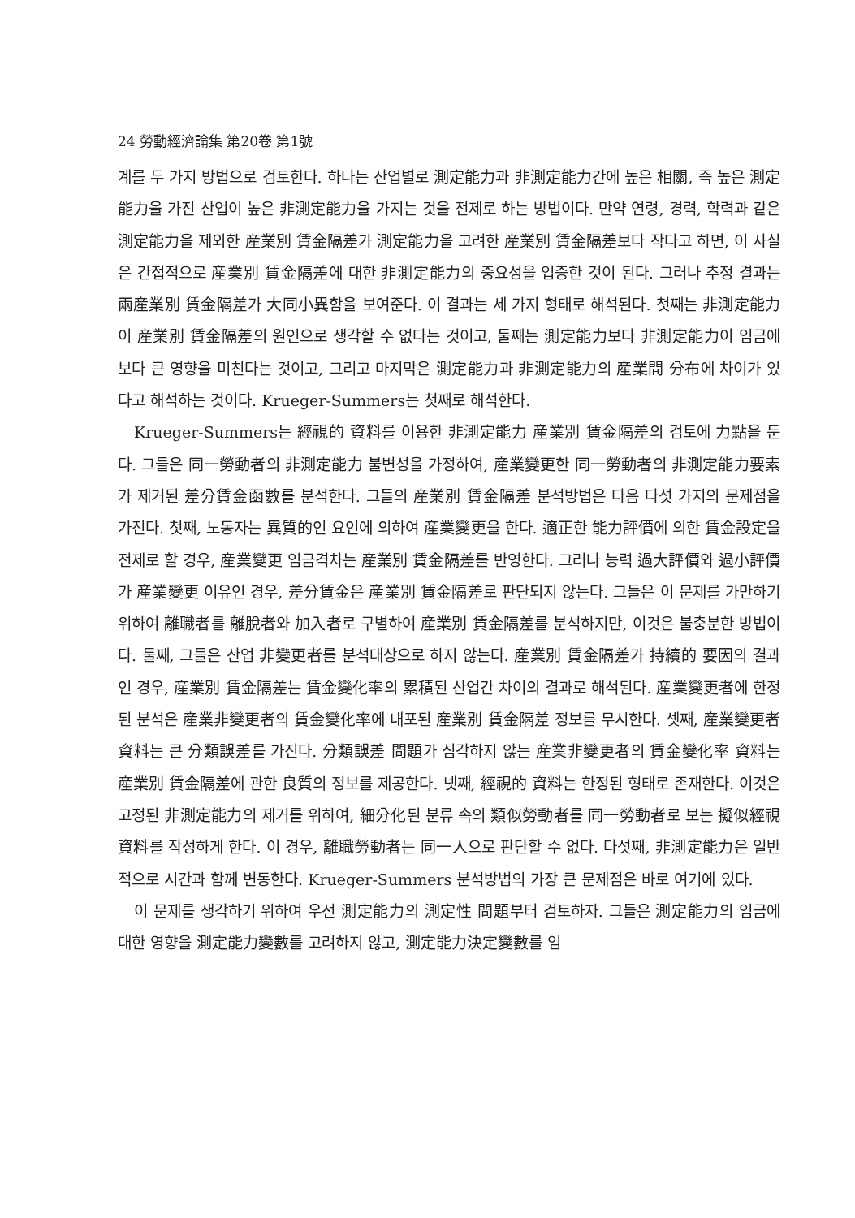24 勞動經濟論集 第20卷 第1號
계를 두 가지 방법으로 검토한다. 하나는 산업별로 測定能力과 非測定能力간에 높은 相關, 즉 높은 測定能力을 가진 산업이 높은 非測定能力을 가지는 것을 전제로 하는 방법이다. 만약 연령, 경력, 학력과 같은 測定能力을 제외한 産業別 賃金隔差가 測定能力을 고려한 産業別 賃金隔差보다 작다고 하면, 이 사실은 간접적으로 産業別 賃金隔差에 대한 非測定能力의 중요성을 입증한 것이 된다. 그러나 추정 결과는 兩産業別 賃金隔差가 大同小異함을 보여준다. 이 결과는 세 가지 형태로 해석된다. 첫째는 非測定能力이 産業別 賃金隔差의 원인으로 생각할 수 없다는 것이고, 둘째는 測定能力보다 非測定能力이 임금에 보다 큰 영향을 미친다는 것이고, 그리고 마지막은 測定能力과 非測定能力의 産業間 分布에 차이가 있다고 해석하는 것이다. Krueger-Summers는 첫째로 해석한다.
Krueger-Summers는 經視的 資料를 이용한 非測定能力 産業別 賃金隔差의 검토에 力點을 둔다. 그들은 同一勞動者의 非測定能力 불변성을 가정하여, 産業變更한 同一勞動者의 非測定能力要素가 제거된 差分賃金函數를 분석한다. 그들의 産業別 賃金隔差 분석방법은 다음 다섯 가지의 문제점을 가진다. 첫째, 노동자는 異質的인 요인에 의하여 産業變更을 한다. 適正한 能力評價에 의한 賃金設定을 전제로 할 경우, 産業變更 임금격차는 産業別 賃金隔差를 반영한다. 그러나 능력 過大評價와 過小評價가 産業變更 이유인 경우, 差分賃金은 産業別 賃金隔差로 판단되지 않는다. 그들은 이 문제를 가만하기 위하여 離職者를 離脫者와 加入者로 구별하여 産業別 賃金隔差를 분석하지만, 이것은 불충분한 방법이다. 둘째, 그들은 산업 非變更者를 분석대상으로 하지 않는다. 産業別 賃金隔差가 持續的 要因의 결과인 경우, 産業別 賃金隔差는 賃金變化率의 累積된 산업간 차이의 결과로 해석된다. 産業變更者에 한정된 분석은 産業非變更者의 賃金變化率에 내포된 産業別 賃金隔差 정보를 무시한다. 셋째, 産業變更者 資料는 큰 分類誤差를 가진다. 分類誤差 問題가 심각하지 않는 産業非變更者의 賃金變化率 資料는 産業別 賃金隔差에 관한 良質의 정보를 제공한다. 넷째, 經視的 資料는 한정된 형태로 존재한다. 이것은 고정된 非測定能力의 제거를 위하여, 細分化된 분류 속의 類似勞動者를 同一勞動者로 보는 擬似經視 資料를 작성하게 한다. 이 경우, 離職勞動者는 同一人으로 판단할 수 없다. 다섯째, 非測定能力은 일반적으로 시간과 함께 변동한다. Krueger-Summers 분석방법의 가장 큰 문제점은 바로 여기에 있다.
이 문제를 생각하기 위하여 우선 測定能力의 測定性 問題부터 검토하자. 그들은 測定能力의 임금에 대한 영향을 測定能力變數를 고려하지 않고, 測定能力決定變數를 임